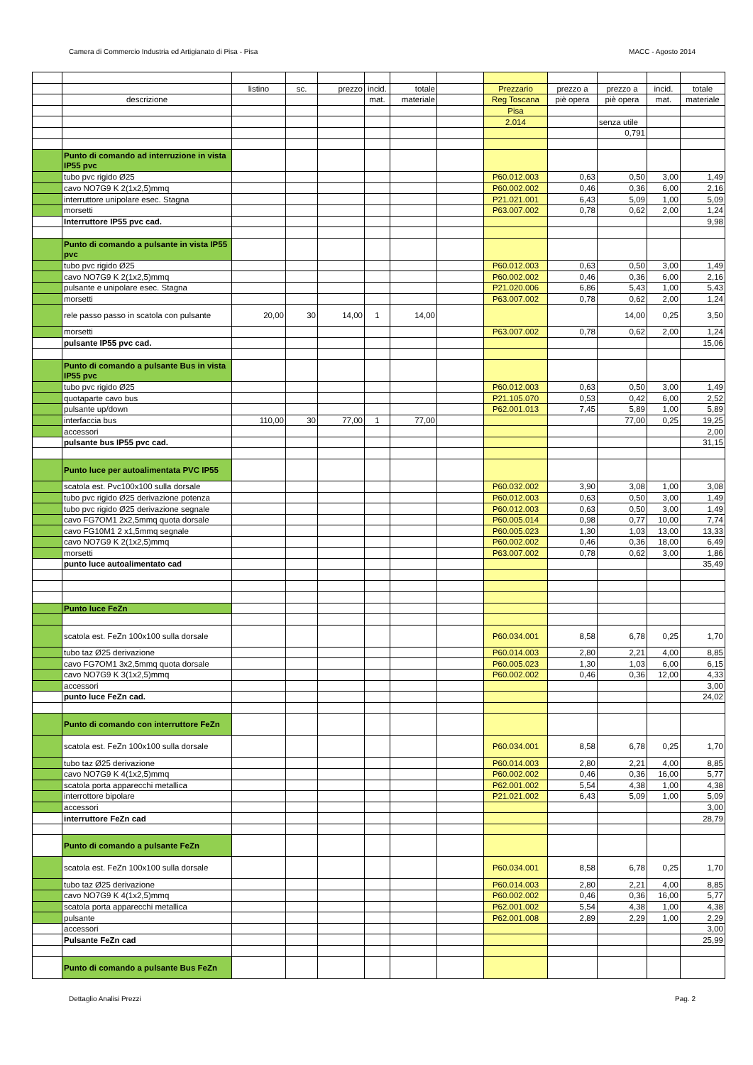Camera di Commercio Industria ed Artigianato di Pisa - Pisa MACC - Agosto 2014
| | | listino | sc. | prezzo | incid. | totale | | Prezzario | prezzo a | prezzo a | incid. | totale |
| | descrizione | | | | mat. | materiale | | Reg Toscana | piè opera | piè opera | mat. | materiale |
| | | | | | | | | Pisa | | | | |
| | | | | | | | | 2.014 | | senza utile | | |
| | | | | | | | | | | 0,791 | | |
| | Punto di comando ad interruzione in vista IP55 pvc | | | | | | | | | | | |
| | tubo pvc rigido Ø25 | | | | | | | P60.012.003 | 0,63 | 0,50 | 3,00 | 1,49 |
| | cavo NO7G9 K 2(1x2,5)mmq | | | | | | | P60.002.002 | 0,46 | 0,36 | 6,00 | 2,16 |
| | interruttore unipolare esec. Stagna | | | | | | | P21.021.001 | 6,43 | 5,09 | 1,00 | 5,09 |
| | morsetti | | | | | | | P63.007.002 | 0,78 | 0,62 | 2,00 | 1,24 |
| | Interruttore IP55 pvc cad. | | | | | | | | | | | 9,98 |
| | Punto di comando a pulsante in vista IP55 pvc | | | | | | | | | | | |
| | tubo pvc rigido Ø25 | | | | | | | P60.012.003 | 0,63 | 0,50 | 3,00 | 1,49 |
| | cavo NO7G9 K 2(1x2,5)mmq | | | | | | | P60.002.002 | 0,46 | 0,36 | 6,00 | 2,16 |
| | pulsante e unipolare esec. Stagna | | | | | | | P21.020.006 | 6,86 | 5,43 | 1,00 | 5,43 |
| | morsetti | | | | | | | P63.007.002 | 0,78 | 0,62 | 2,00 | 1,24 |
| | rele passo passo in scatola con pulsante | 20,00 | 30 | 14,00 | 1 | 14,00 | | | | 14,00 | 0,25 | 3,50 |
| | morsetti | | | | | | | P63.007.002 | 0,78 | 0,62 | 2,00 | 1,24 |
| | pulsante IP55 pvc cad. | | | | | | | | | | | 15,06 |
| | Punto di comando a pulsante Bus in vista IP55 pvc | | | | | | | | | | | |
| | tubo pvc rigido Ø25 | | | | | | | P60.012.003 | 0,63 | 0,50 | 3,00 | 1,49 |
| | quotaparte cavo bus | | | | | | | P21.105.070 | 0,53 | 0,42 | 6,00 | 2,52 |
| | pulsante up/down | | | | | | | P62.001.013 | 7,45 | 5,89 | 1,00 | 5,89 |
| | interfaccia bus | 110,00 | 30 | 77,00 | 1 | 77,00 | | | | 77,00 | 0,25 | 19,25 |
| | accessori | | | | | | | | | | | 2,00 |
| | pulsante bus IP55 pvc cad. | | | | | | | | | | | 31,15 |
| | Punto luce per autoalimentata PVC IP55 | | | | | | | | | | | |
| | scatola est. Pvc100x100 sulla dorsale | | | | | | | P60.032.002 | 3,90 | 3,08 | 1,00 | 3,08 |
| | tubo pvc rigido Ø25 derivazione potenza | | | | | | | P60.012.003 | 0,63 | 0,50 | 3,00 | 1,49 |
| | tubo pvc rigido Ø25 derivazione segnale | | | | | | | P60.012.003 | 0,63 | 0,50 | 3,00 | 1,49 |
| | cavo FG7OM1 2x2,5mmq quota dorsale | | | | | | | P60.005.014 | 0,98 | 0,77 | 10,00 | 7,74 |
| | cavo FG10M1 2 x1,5mmq segnale | | | | | | | P60.005.023 | 1,30 | 1,03 | 13,00 | 13,33 |
| | cavo NO7G9 K 2(1x2,5)mmq | | | | | | | P60.002.002 | 0,46 | 0,36 | 18,00 | 6,49 |
| | morsetti | | | | | | | P63.007.002 | 0,78 | 0,62 | 3,00 | 1,86 |
| | punto luce autoalimentato cad | | | | | | | | | | | 35,49 |
| | Punto luce FeZn | | | | | | | | | | | |
| | scatola est. FeZn 100x100 sulla dorsale | | | | | | | P60.034.001 | 8,58 | 6,78 | 0,25 | 1,70 |
| | tubo taz Ø25 derivazione | | | | | | | P60.014.003 | 2,80 | 2,21 | 4,00 | 8,85 |
| | cavo FG7OM1 3x2,5mmq quota dorsale | | | | | | | P60.005.023 | 1,30 | 1,03 | 6,00 | 6,15 |
| | cavo NO7G9 K 3(1x2,5)mmq | | | | | | | P60.002.002 | 0,46 | 0,36 | 12,00 | 4,33 |
| | accessori | | | | | | | | | | | 3,00 |
| | punto luce FeZn cad. | | | | | | | | | | | 24,02 |
| | Punto di comando con interruttore FeZn | | | | | | | | | | | |
| | scatola est. FeZn 100x100 sulla dorsale | | | | | | | P60.034.001 | 8,58 | 6,78 | 0,25 | 1,70 |
| | tubo taz Ø25 derivazione | | | | | | | P60.014.003 | 2,80 | 2,21 | 4,00 | 8,85 |
| | cavo NO7G9 K 4(1x2,5)mmq | | | | | | | P60.002.002 | 0,46 | 0,36 | 16,00 | 5,77 |
| | scatola porta apparecchi metallica | | | | | | | P62.001.002 | 5,54 | 4,38 | 1,00 | 4,38 |
| | interrottore bipolare | | | | | | | P21.021.002 | 6,43 | 5,09 | 1,00 | 5,09 |
| | accessori | | | | | | | | | | | 3,00 |
| | interruttore FeZn cad | | | | | | | | | | | 28,79 |
| | Punto di comando a pulsante FeZn | | | | | | | | | | | |
| | scatola est. FeZn 100x100 sulla dorsale | | | | | | | P60.034.001 | 8,58 | 6,78 | 0,25 | 1,70 |
| | tubo taz Ø25 derivazione | | | | | | | P60.014.003 | 2,80 | 2,21 | 4,00 | 8,85 |
| | cavo NO7G9 K 4(1x2,5)mmq | | | | | | | P60.002.002 | 0,46 | 0,36 | 16,00 | 5,77 |
| | scatola porta apparecchi metallica | | | | | | | P62.001.002 | 5,54 | 4,38 | 1,00 | 4,38 |
| | pulsante | | | | | | | P62.001.008 | 2,89 | 2,29 | 1,00 | 2,29 |
| | accessori | | | | | | | | | | | 3,00 |
| | Pulsante FeZn cad | | | | | | | | | | | 25,99 |
| | Punto di comando a pulsante Bus FeZn | | | | | | | | | | | |
Dettaglio Analisi Prezzi Pag. 2